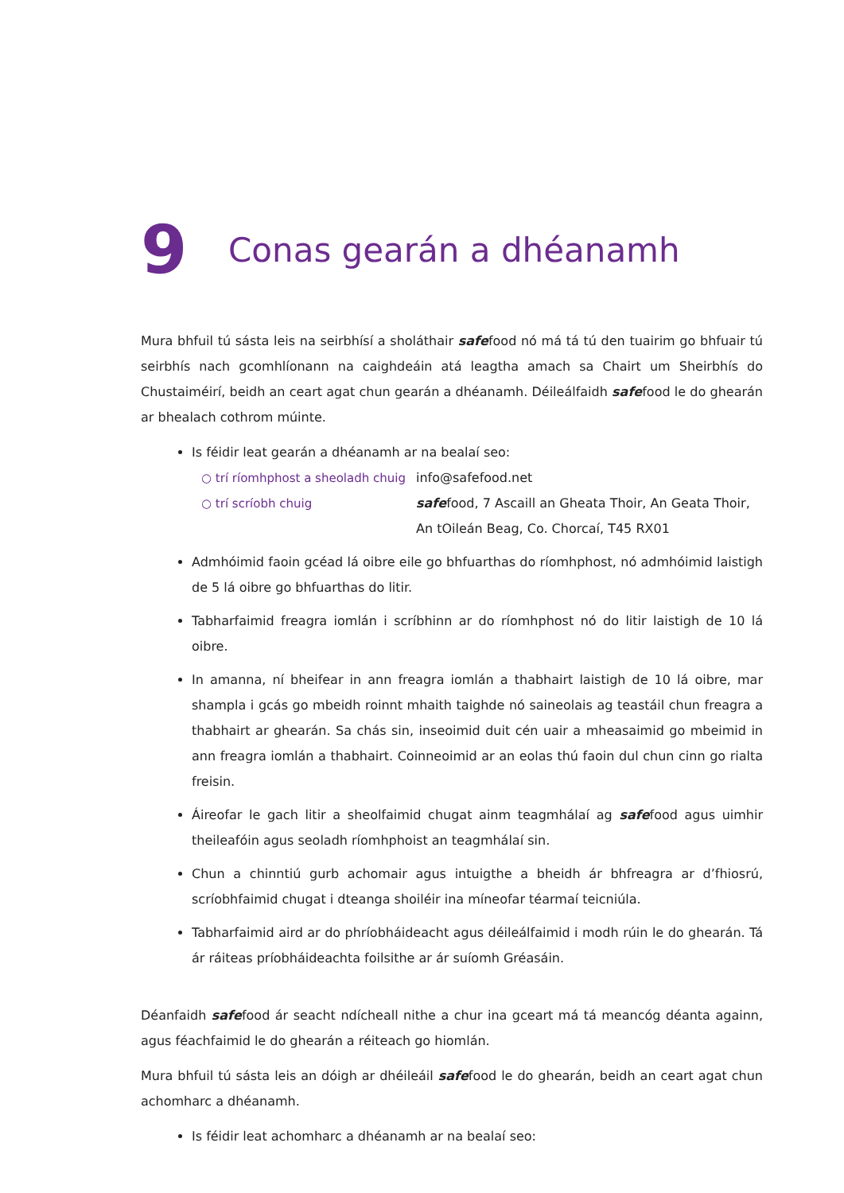9 Conas gearán a dhéanamh
Mura bhfuil tú sásta leis na seirbhísí a sholáthair safefood nó má tá tú den tuairim go bhfuair tú seirbhís nach gcomhlíonann na caighdeáin atá leagtha amach sa Chairt um Sheirbhís do Chustaiméirí, beidh an ceart agat chun gearán a dhéanamh. Déileálfaidh safefood le do ghearán ar bhealach cothrom múinte.
Is féidir leat gearán a dhéanamh ar na bealaí seo:
○ trí ríomhphost a sheoladh chuig info@safefood.net
○ trí scríobh chuig safefood, 7 Ascaill an Gheata Thoir, An Geata Thoir,
An tOileán Beag, Co. Chorcaí, T45 RX01
Admhóimid faoin gcéad lá oibre eile go bhfuarthas do ríomhphost, nó admhóimid laistigh de 5 lá oibre go bhfuarthas do litir.
Tabharfaimid freagra iomlán i scríbhinn ar do ríomhphost nó do litir laistigh de 10 lá oibre.
In amanna, ní bheifear in ann freagra iomlán a thabhairt laistigh de 10 lá oibre, mar shampla i gcás go mbeidh roinnt mhaith taighde nó saineolais ag teastáil chun freagra a thabhairt ar ghearán. Sa chás sin, inseoimid duit cén uair a mheasaimid go mbeimid in ann freagra iomlán a thabhairt. Coinneoimid ar an eolas thú faoin dul chun cinn go rialta freisin.
Áireofar le gach litir a sheolfaimid chugat ainm teagmhálaí ag safefood agus uimhir theileafóin agus seoladh ríomhphoist an teagmhálaí sin.
Chun a chinntiú gurb achomair agus intuigthe a bheidh ár bhfreagra ar d’fhiosrú, scríobhfaimid chugat i dteanga shoiléir ina míneofar téarmaí teicniúla.
Tabharfaimid aird ar do phríobháideacht agus déileálfaimid i modh rúin le do ghearán. Tá ár ráiteas príobháideachta foilsithe ar ár suíomh Gréasáin.
Déanfaidh safefood ár seacht ndícheall nithe a chur ina gceart má tá meancóg déanta againn, agus féachfaimid le do ghearán a réiteach go hiomlán.
Mura bhfuil tú sásta leis an dóigh ar dhéileáil safefood le do ghearán, beidh an ceart agat chun achomharc a dhéanamh.
Is féidir leat achomharc a dhéanamh ar na bealaí seo: